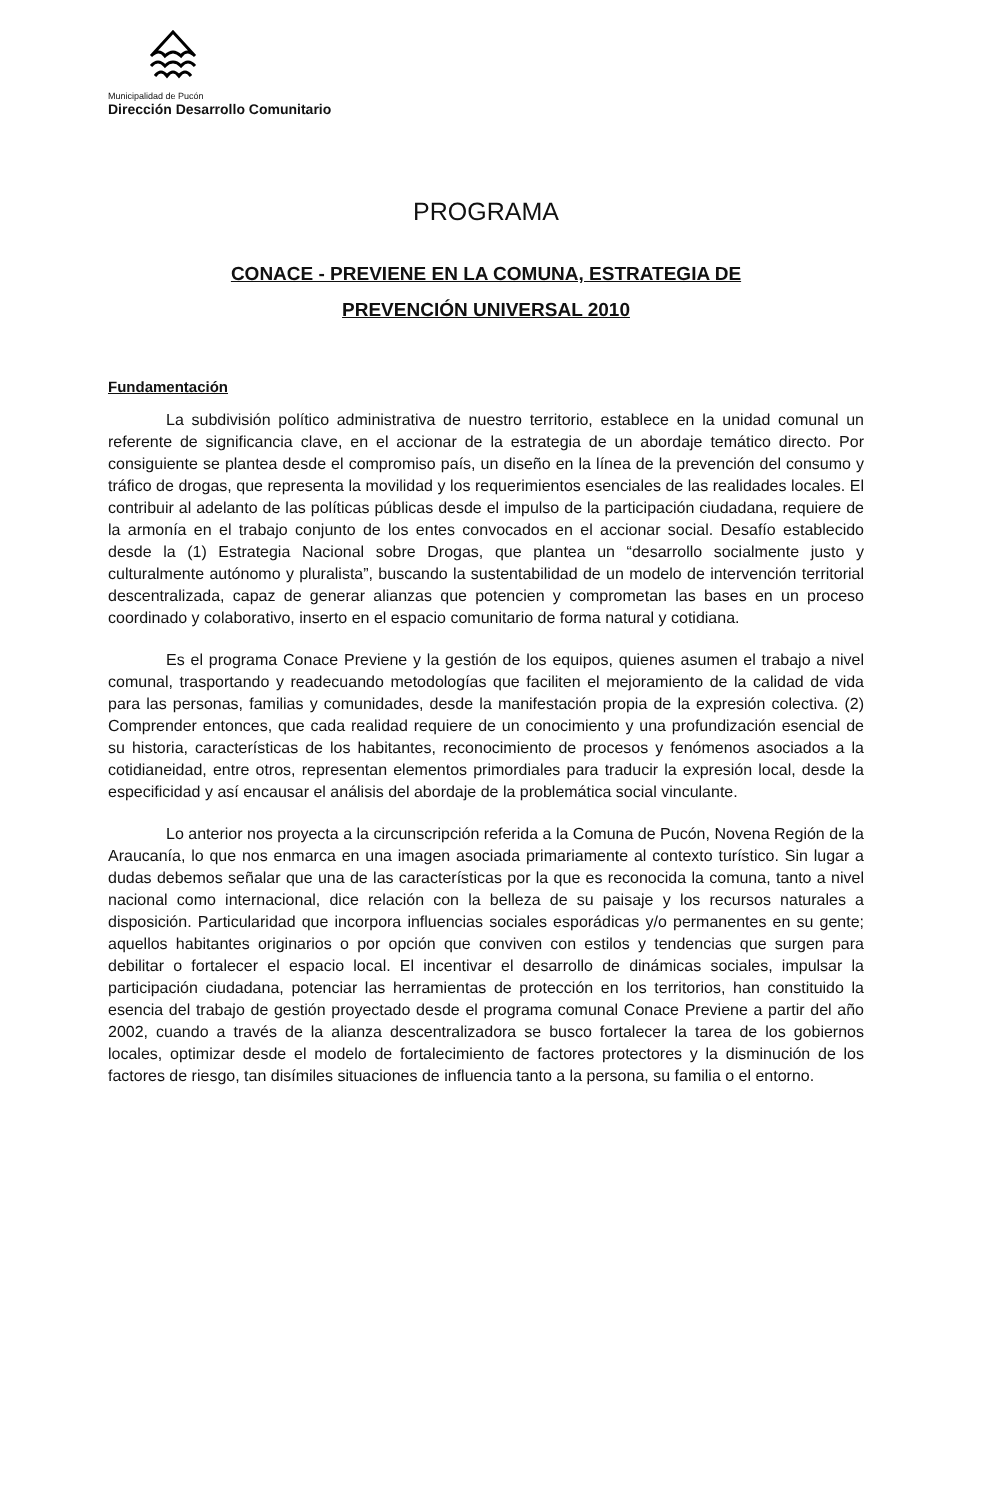Municipalidad de Pucón
Dirección Desarrollo Comunitario
PROGRAMA
CONACE - PREVIENE EN LA COMUNA, ESTRATEGIA DE
PREVENCIÓN UNIVERSAL 2010
Fundamentación
La subdivisión político administrativa de nuestro territorio, establece en la unidad comunal un referente de significancia clave, en el accionar de la estrategia de un abordaje temático directo. Por consiguiente se plantea desde el compromiso país, un diseño en la línea de la prevención del consumo y tráfico de drogas, que representa la movilidad y los requerimientos esenciales de las realidades locales. El contribuir al adelanto de las políticas públicas desde el impulso de la participación ciudadana, requiere de la armonía en el trabajo conjunto de los entes convocados en el accionar social. Desafío establecido desde la (1) Estrategia Nacional sobre Drogas, que plantea un “desarrollo socialmente justo y culturalmente autónomo y pluralista”, buscando la sustentabilidad de un modelo de intervención territorial descentralizada, capaz de generar alianzas que potencien y comprometan las bases en un proceso coordinado y colaborativo, inserto en el espacio comunitario de forma natural y cotidiana.
Es el programa Conace Previene y la gestión de los equipos, quienes asumen el trabajo a nivel comunal, trasportando y readecuando metodologías que faciliten el mejoramiento de la calidad de vida para las personas, familias y comunidades, desde la manifestación propia de la expresión colectiva. (2) Comprender entonces, que cada realidad requiere de un conocimiento y una profundización esencial de su historia, características de los habitantes, reconocimiento de procesos y fenómenos asociados a la cotidianeidad, entre otros, representan elementos primordiales para traducir la expresión local, desde la especificidad y así encausar el análisis del abordaje de la problemática social vinculante.
Lo anterior nos proyecta a la circunscripción referida a la Comuna de Pucón, Novena Región de la Araucanía, lo que nos enmarca en una imagen asociada primariamente al contexto turístico. Sin lugar a dudas debemos señalar que una de las características por la que es reconocida la comuna, tanto a nivel nacional como internacional, dice relación con la belleza de su paisaje y los recursos naturales a disposición. Particularidad que incorpora influencias sociales esporádicas y/o permanentes en su gente; aquellos habitantes originarios o por opción que conviven con estilos y tendencias que surgen para debilitar o fortalecer el espacio local. El incentivar el desarrollo de dinámicas sociales, impulsar la participación ciudadana, potenciar las herramientas de protección en los territorios, han constituido la esencia del trabajo de gestión proyectado desde el programa comunal Conace Previene a partir del año 2002, cuando a través de la alianza descentralizadora se busco fortalecer la tarea de los gobiernos locales, optimizar desde el modelo de fortalecimiento de factores protectores y la disminución de los factores de riesgo, tan disímiles situaciones de influencia tanto a la persona, su familia o el entorno.